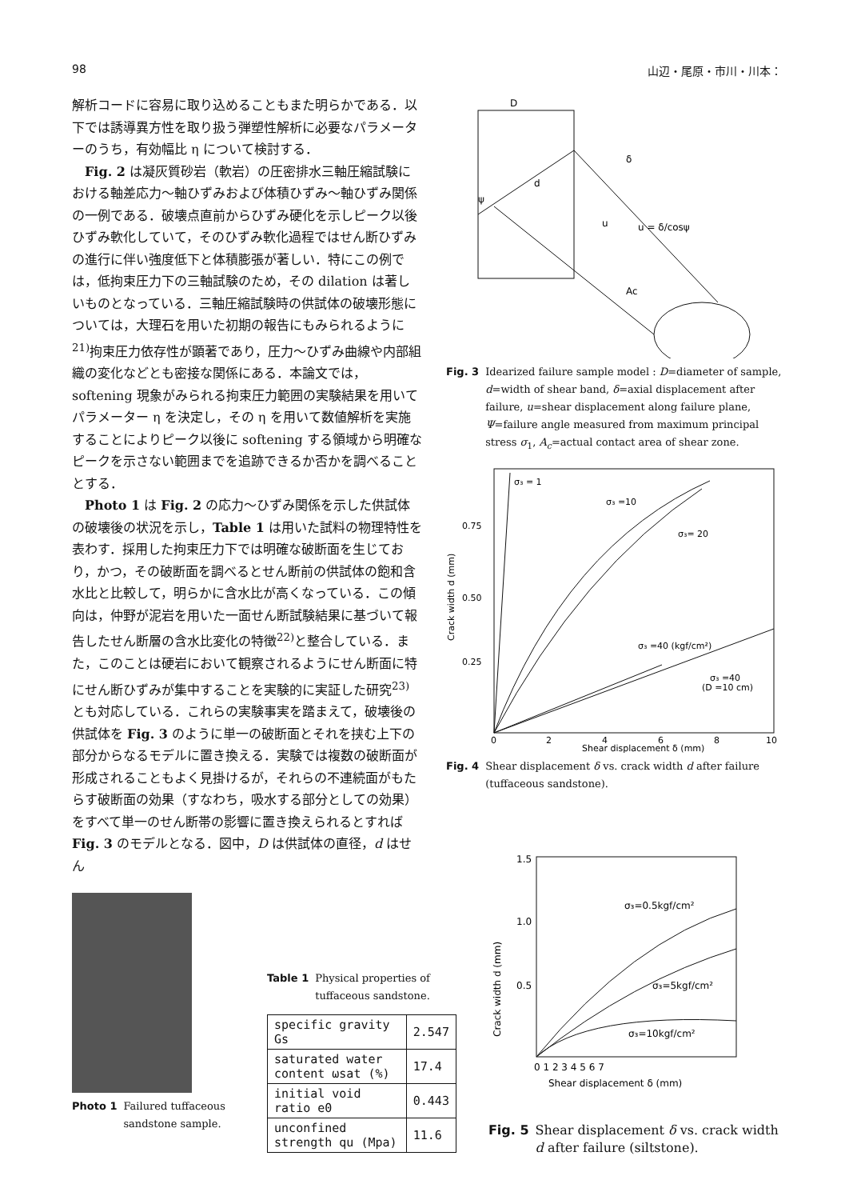98 山辺・尾原・市川・川本：
解析コードに容易に取り込めることもまた明らかである．以下では誘導異方性を取り扱う弾塑性解析に必要なパラメーターのうち，有効幅比 η について検討する．
Fig. 2 は凝灰質砂岩（軟岩）の圧密排水三軸圧縮試験における軸差応力～軸ひずみおよび体積ひずみ～軸ひずみ関係の一例である．破壊点直前からひずみ硬化を示しピーク以後ひずみ軟化していて，そのひずみ軟化過程ではせん断ひずみの進行に伴い強度低下と体積膨張が著しい．特にこの例では，低拘束圧力下の三軸試験のため，その dilation は著しいものとなっている．三軸圧縮試験時の供試体の破壊形態については，大理石を用いた初期の報告にもみられるように<sup>21)</sup>拘束圧力依存性が顕著であり，圧力～ひずみ曲線や内部組織の変化などとも密接な関係にある．本論文では，softening 現象がみられる拘束圧力範囲の実験結果を用いてパラメーター η を決定し，その η を用いて数値解析を実施することによりピーク以後に softening する領域から明確なピークを示さない範囲までを追跡できるか否かを調べることとする．
Photo 1 は Fig. 2 の応力～ひずみ関係を示した供試体の破壊後の状況を示し，Table 1 は用いた試料の物理特性を表わす．採用した拘束圧力下では明確な破断面を生じており，かつ，その破断面を調べるとせん断前の供試体の飽和含水比と比較して，明らかに含水比が高くなっている．この傾向は，仲野が泥岩を用いた一面せん断試験結果に基づいて報告したせん断層の含水比変化の特徴<sup>22)</sup>と整合している．また，このことは硬岩において観察されるようにせん断面に特にせん断ひずみが集中することを実験的に実証した研究<sup>23)</sup>とも対応している．これらの実験事実を踏まえて，破壊後の供試体を Fig. 3 のように単一の破断面とそれを挟む上下の部分からなるモデルに置き換える．実験では複数の破断面が形成されることもよく見掛けるが，それらの不連続面がもたらす破断面の効果（すなわち，吸水する部分としての効果）をすべて単一のせん断帯の影響に置き換えられるとすれば Fig. 3 のモデルとなる．図中，D は供試体の直径，d はせん
D
δ
d
u
u = δ/cosψ
ψ
Ac
Fig. 3 Idearized failure sample model : D=diameter of sample, d=width of shear band, δ=axial displacement after failure, u=shear displacement along failure plane, Ψ=failure angle measured from maximum principal stress σ<sub>1</sub>, A<sub>c</sub>=actual contact area of shear zone.
σ₃ = 1
σ₃ =10
σ₃= 20
σ₃ =40 (kgf/cm²)
σ₃ =40
(D =10 cm)
0.75
0.50
0.25
Crack width d (mm)
0
2
4
6
8
10
Shear displacement δ (mm)
Fig. 4 Shear displacement δ vs. crack width d after failure (tuffaceous sandstone).
Photo 1 Failured tuffaceous sandstone sample.
Table 1 Physical properties of tuffaceous sandstone.
| specific gravity Gs | 2.547 |
| saturated water content ωsat (%) | 17.4 |
| initial void ratio e0 | 0.443 |
| unconfined strength qu (Mpa) | 11.6 |
σ₃=0.5kgf/cm²
σ₃=5kgf/cm²
σ₃=10kgf/cm²
1.5
1.0
0.5
Crack width d (mm)
0 1 2 3 4 5 6 7
Shear displacement δ (mm)
Fig. 5 Shear displacement δ vs. crack width d after failure (siltstone).